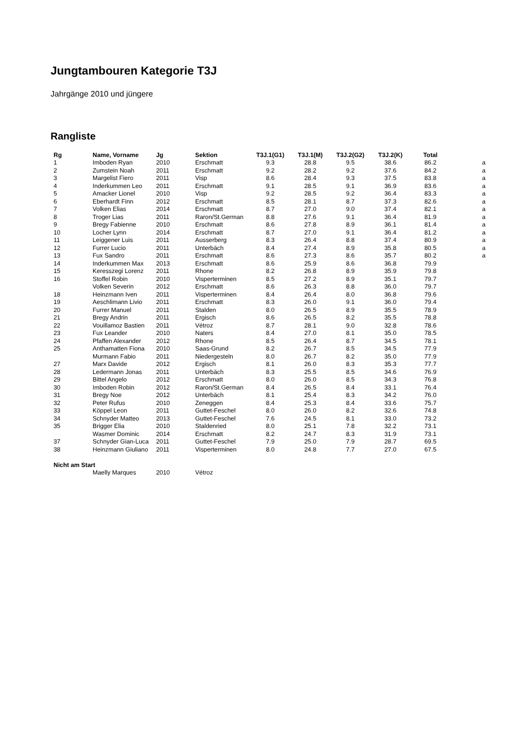Jungtambouren Kategorie T3J
Jahrgänge 2010 und jüngere
Rangliste
| Rg | Name, Vorname | Jg | Sektion | T3J.1(G1) | T3J.1(M) | T3J.2(G2) | T3J.2(K) | Total | |
| --- | --- | --- | --- | --- | --- | --- | --- | --- | --- |
| 1 | Imboden Ryan | 2010 | Erschmatt | 9.3 | 28.8 | 9.5 | 38.6 | 86.2 | a |
| 2 | Zumstein Noah | 2011 | Erschmatt | 9.2 | 28.2 | 9.2 | 37.6 | 84.2 | a |
| 3 | Margelist Fiero | 2011 | Visp | 8.6 | 28.4 | 9.3 | 37.5 | 83.8 | a |
| 4 | Inderkummen Leo | 2011 | Erschmatt | 9.1 | 28.5 | 9.1 | 36.9 | 83.6 | a |
| 5 | Amacker Lionel | 2010 | Visp | 9.2 | 28.5 | 9.2 | 36.4 | 83.3 | a |
| 6 | Eberhardt Finn | 2012 | Erschmatt | 8.5 | 28.1 | 8.7 | 37.3 | 82.6 | a |
| 7 | Volken Elias | 2014 | Erschmatt | 8.7 | 27.0 | 9.0 | 37.4 | 82.1 | a |
| 8 | Troger Lias | 2011 | Raron/St.German | 8.8 | 27.6 | 9.1 | 36.4 | 81.9 | a |
| 9 | Bregy Fabienne | 2010 | Erschmatt | 8.6 | 27.8 | 8.9 | 36.1 | 81.4 | a |
| 10 | Locher Lynn | 2014 | Erschmatt | 8.7 | 27.0 | 9.1 | 36.4 | 81.2 | a |
| 11 | Leiggener Luis | 2011 | Ausserberg | 8.3 | 26.4 | 8.8 | 37.4 | 80.9 | a |
| 12 | Furrer Lucio | 2011 | Unterbäch | 8.4 | 27.4 | 8.9 | 35.8 | 80.5 | a |
| 13 | Fux Sandro | 2011 | Erschmatt | 8.6 | 27.3 | 8.6 | 35.7 | 80.2 | a |
| 14 | Inderkummen Max | 2013 | Erschmatt | 8.6 | 25.9 | 8.6 | 36.8 | 79.9 | |
| 15 | Keresszegi Lorenz | 2011 | Rhone | 8.2 | 26.8 | 8.9 | 35.9 | 79.8 | |
| 16 | Stoffel Robin | 2010 | Visperterminen | 8.5 | 27.2 | 8.9 | 35.1 | 79.7 | |
| | Volken Severin | 2012 | Erschmatt | 8.6 | 26.3 | 8.8 | 36.0 | 79.7 | |
| 18 | Heinzmann Iven | 2011 | Visperterminen | 8.4 | 26.4 | 8.0 | 36.8 | 79.6 | |
| 19 | Aeschlimann Livio | 2011 | Erschmatt | 8.3 | 26.0 | 9.1 | 36.0 | 79.4 | |
| 20 | Furrer Manuel | 2011 | Stalden | 8.0 | 26.5 | 8.9 | 35.5 | 78.9 | |
| 21 | Bregy Andrin | 2011 | Ergisch | 8.6 | 26.5 | 8.2 | 35.5 | 78.8 | |
| 22 | Vouillamoz Bastien | 2011 | Vétroz | 8.7 | 28.1 | 9.0 | 32.8 | 78.6 | |
| 23 | Fux Leander | 2010 | Naters | 8.4 | 27.0 | 8.1 | 35.0 | 78.5 | |
| 24 | Pfaffen Alexander | 2012 | Rhone | 8.5 | 26.4 | 8.7 | 34.5 | 78.1 | |
| 25 | Anthamatten Fiona | 2010 | Saas-Grund | 8.2 | 26.7 | 8.5 | 34.5 | 77.9 | |
| | Murmann Fabio | 2011 | Niedergesteln | 8.0 | 26.7 | 8.2 | 35.0 | 77.9 | |
| 27 | Marx Davide | 2012 | Ergisch | 8.1 | 26.0 | 8.3 | 35.3 | 77.7 | |
| 28 | Ledermann Jonas | 2011 | Unterbäch | 8.3 | 25.5 | 8.5 | 34.6 | 76.9 | |
| 29 | Bittel Angelo | 2012 | Erschmatt | 8.0 | 26.0 | 8.5 | 34.3 | 76.8 | |
| 30 | Imboden Robin | 2012 | Raron/St.German | 8.4 | 26.5 | 8.4 | 33.1 | 76.4 | |
| 31 | Bregy Noe | 2012 | Unterbäch | 8.1 | 25.4 | 8.3 | 34.2 | 76.0 | |
| 32 | Peter Rufus | 2010 | Zeneggen | 8.4 | 25.3 | 8.4 | 33.6 | 75.7 | |
| 33 | Köppel Leon | 2011 | Guttet-Feschel | 8.0 | 26.0 | 8.2 | 32.6 | 74.8 | |
| 34 | Schnyder Matteo | 2013 | Guttet-Feschel | 7.6 | 24.5 | 8.1 | 33.0 | 73.2 | |
| 35 | Brigger Elia | 2010 | Staldenried | 8.0 | 25.1 | 7.8 | 32.2 | 73.1 | |
| | Wasmer Dominic | 2014 | Erschmatt | 8.2 | 24.7 | 8.3 | 31.9 | 73.1 | |
| 37 | Schnyder Gian-Luca | 2011 | Guttet-Feschel | 7.9 | 25.0 | 7.9 | 28.7 | 69.5 | |
| 38 | Heinzmann Giuliano | 2011 | Visperterminen | 8.0 | 24.8 | 7.7 | 27.0 | 67.5 | |
| Nicht am Start | | | | | | | | | |
| | Maelly Marques | 2010 | Vétroz | | | | | | |